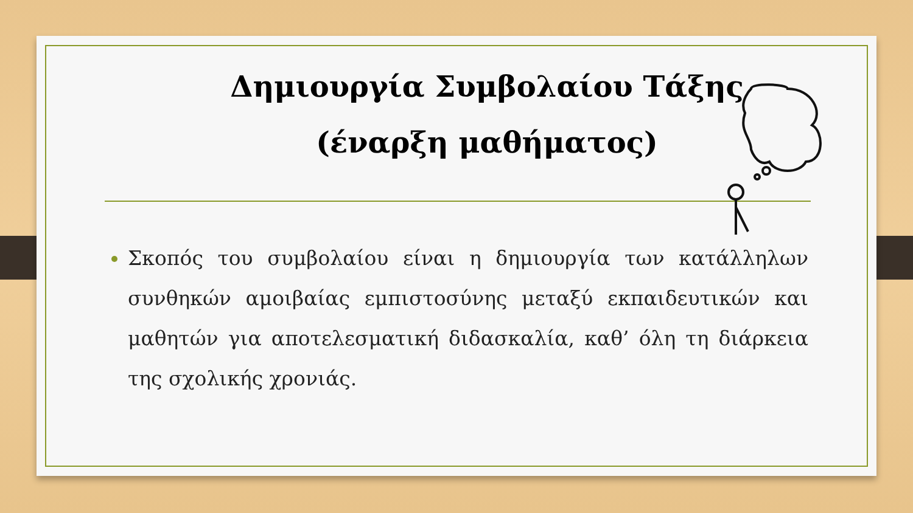Δημιουργία Συμβολαίου Τάξης
(έναρξη μαθήματος)
Σκοπός του συμβολαίου είναι η δημιουργία των κατάλληλων συνθηκών αμοιβαίας εμπιστοσύνης μεταξύ εκπαιδευτικών και μαθητών για αποτελεσματική διδασκαλία, καθ’ όλη τη διάρκεια της σχολικής χρονιάς.